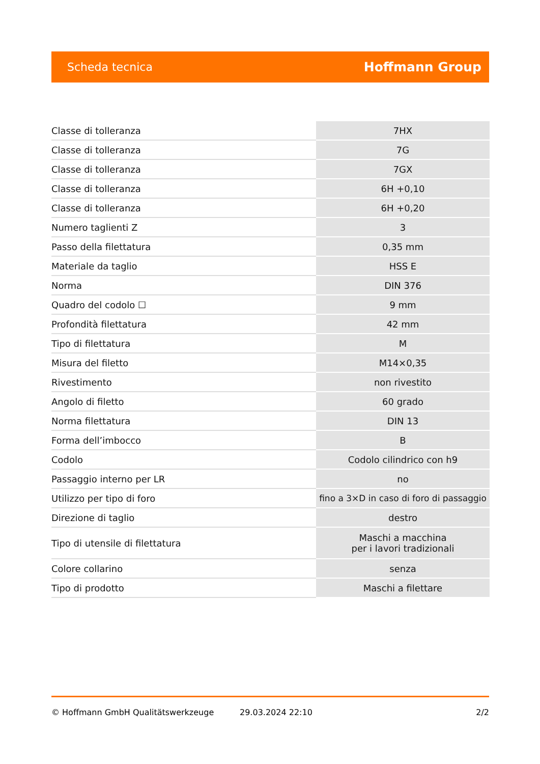Scheda tecnica Hoffmann Group
| Classe di tolleranza | 7HX |
| Classe di tolleranza | 7G |
| Classe di tolleranza | 7GX |
| Classe di tolleranza | 6H +0,10 |
| Classe di tolleranza | 6H +0,20 |
| Numero taglienti Z | 3 |
| Passo della filettatura | 0,35 mm |
| Materiale da taglio | HSS E |
| Norma | DIN 376 |
| Quadro del codolo ☐ | 9 mm |
| Profondità filettatura | 42 mm |
| Tipo di filettatura | M |
| Misura del filetto | M14×0,35 |
| Rivestimento | non rivestito |
| Angolo di filetto | 60 grado |
| Norma filettatura | DIN 13 |
| Forma dell’imbocco | B |
| Codolo | Codolo cilindrico con h9 |
| Passaggio interno per LR | no |
| Utilizzo per tipo di foro | fino a 3×D in caso di foro di passaggio |
| Direzione di taglio | destro |
| Tipo di utensile di filettatura | Maschi a macchina per i lavori tradizionali |
| Colore collarino | senza |
| Tipo di prodotto | Maschi a filettare |
© Hoffmann GmbH Qualitätswerkzeuge 29.03.2024 22:10 2/2